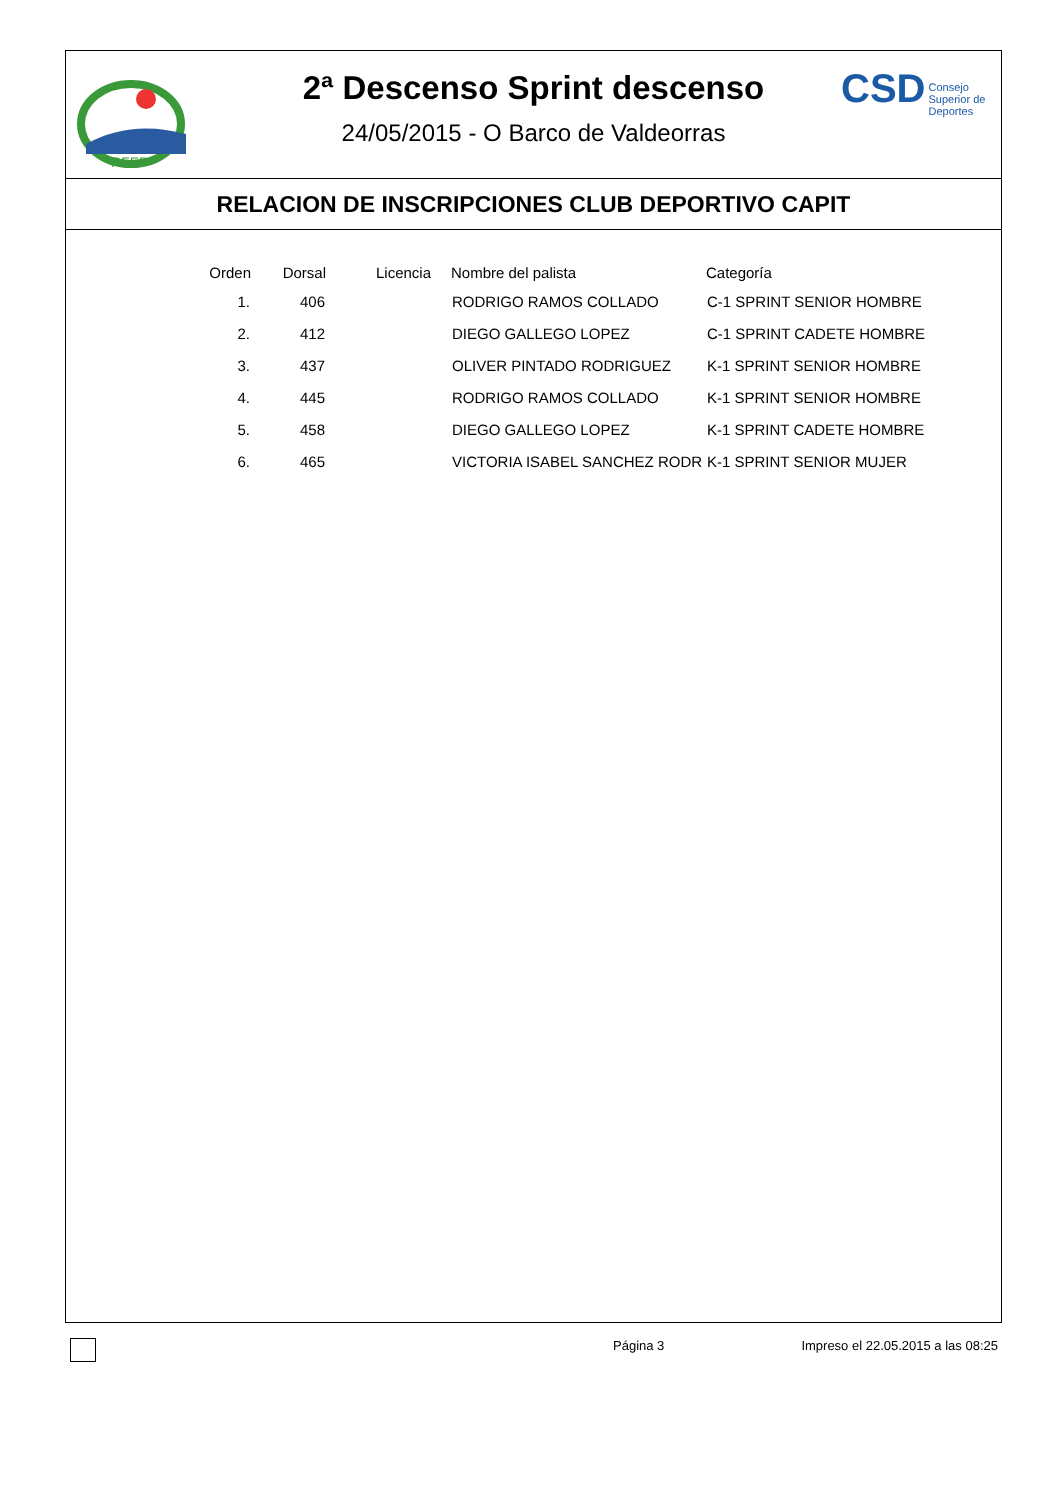RFEP
2ª Descenso Sprint descenso
24/05/2015 - O Barco de Valdeorras
CSD Consejo
Superior de
Deportes
RELACION DE INSCRIPCIONES CLUB DEPORTIVO CAPIT
| Orden | Dorsal | Licencia | | Nombre del palista | Categoría |
| --- | --- | --- | --- | --- | --- |
| 1. | 406 | | | RODRIGO RAMOS COLLADO | C-1 SPRINT SENIOR HOMBRE |
| 2. | 412 | | | DIEGO GALLEGO LOPEZ | C-1 SPRINT CADETE HOMBRE |
| 3. | 437 | | | OLIVER PINTADO RODRIGUEZ | K-1 SPRINT SENIOR HOMBRE |
| 4. | 445 | | | RODRIGO RAMOS COLLADO | K-1 SPRINT SENIOR HOMBRE |
| 5. | 458 | | | DIEGO GALLEGO LOPEZ | K-1 SPRINT CADETE HOMBRE |
| 6. | 465 | | | VICTORIA ISABEL SANCHEZ RODR | K-1 SPRINT SENIOR MUJER |
Página 3 Impreso el 22.05.2015 a las 08:25